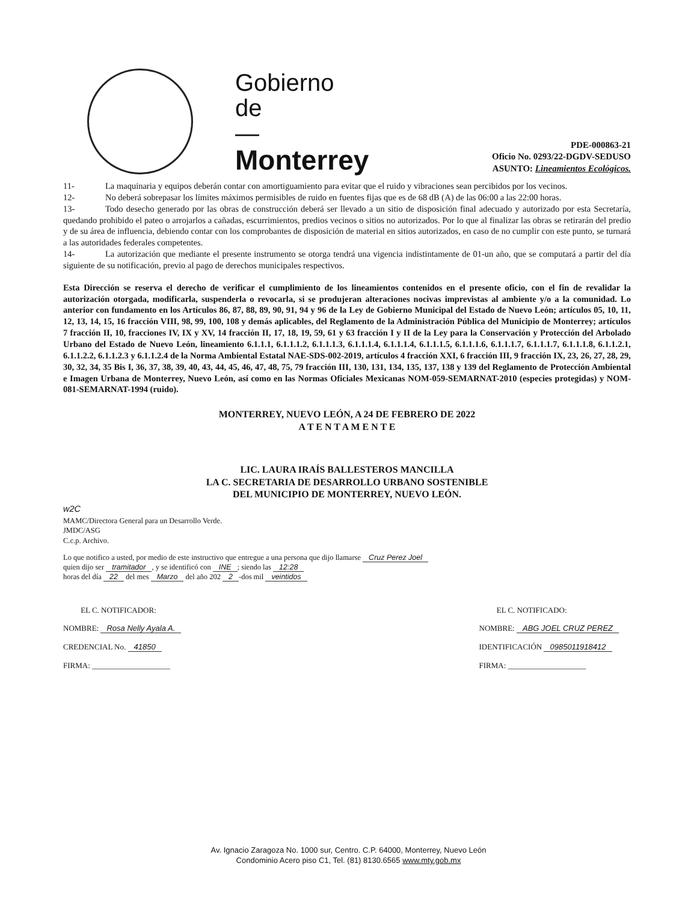Gobierno
de
—
Monterrey
PDE-000863-21
Oficio No. 0293/22-DGDV-SEDUSO
ASUNTO: Lineamientos Ecológicos.
11- La maquinaria y equipos deberán contar con amortiguamiento para evitar que el ruido y vibraciones sean percibidos por los vecinos.
12- No deberá sobrepasar los límites máximos permisibles de ruido en fuentes fijas que es de 68 dB (A) de las 06:00 a las 22:00 horas.
13- Todo desecho generado por las obras de construcción deberá ser llevado a un sitio de disposición final adecuado y autorizado por esta Secretaría, quedando prohibido el pateo o arrojarlos a cañadas, escurrimientos, predios vecinos o sitios no autorizados. Por lo que al finalizar las obras se retirarán del predio y de su área de influencia, debiendo contar con los comprobantes de disposición de material en sitios autorizados, en caso de no cumplir con este punto, se turnará a las autoridades federales competentes.
14- La autorización que mediante el presente instrumento se otorga tendrá una vigencia indistintamente de 01-un año, que se computará a partir del día siguiente de su notificación, previo al pago de derechos municipales respectivos.
Esta Dirección se reserva el derecho de verificar el cumplimiento de los lineamientos contenidos en el presente oficio, con el fin de revalidar la autorización otorgada, modificarla, suspenderla o revocarla, si se produjeran alteraciones nocivas imprevistas al ambiente y/o a la comunidad. Lo anterior con fundamento en los Artículos 86, 87, 88, 89, 90, 91, 94 y 96 de la Ley de Gobierno Municipal del Estado de Nuevo León; artículos 05, 10, 11, 12, 13, 14, 15, 16 fracción VIII, 98, 99, 100, 108 y demás aplicables, del Reglamento de la Administración Pública del Municipio de Monterrey; artículos 7 fracción II, 10, fracciones IV, IX y XV, 14 fracción II, 17, 18, 19, 59, 61 y 63 fracción I y II de la Ley para la Conservación y Protección del Arbolado Urbano del Estado de Nuevo León, lineamiento 6.1.1.1, 6.1.1.1.2, 6.1.1.1.3, 6.1.1.1.4, 6.1.1.1.4, 6.1.1.1.5, 6.1.1.1.6, 6.1.1.1.7, 6.1.1.1.7, 6.1.1.1.8, 6.1.1.2.1, 6.1.1.2.2, 6.1.1.2.3 y 6.1.1.2.4 de la Norma Ambiental Estatal NAE-SDS-002-2019, artículos 4 fracción XXI, 6 fracción III, 9 fracción IX, 23, 26, 27, 28, 29, 30, 32, 34, 35 Bis I, 36, 37, 38, 39, 40, 43, 44, 45, 46, 47, 48, 75, 79 fracción III, 130, 131, 134, 135, 137, 138 y 139 del Reglamento de Protección Ambiental e Imagen Urbana de Monterrey, Nuevo León, así como en las Normas Oficiales Mexicanas NOM-059-SEMARNAT-2010 (especies protegidas) y NOM-081-SEMARNAT-1994 (ruido).
MONTERREY, NUEVO LEÓN, A 24 DE FEBRERO DE 2022
A T E N T A M E N T E
LIC. LAURA IRAÍS BALLESTEROS MANCILLA
LA C. SECRETARIA DE DESARROLLO URBANO SOSTENIBLE
DEL MUNICIPIO DE MONTERREY, NUEVO LEÓN.
w2C
MAMC/Directora General para un Desarrollo Verde.
JMDC/ASG
C.c.p. Archivo.
Lo que notifico a usted, por medio de este instructivo que entregue a una persona que dijo llamarse Cruz Perez Joel
quien dijo ser tramitador, y se identificó con INE; siendo las 12:28
horas del día 22 del mes Marzo del año 202 2 -dos mil veintidos
EL C. NOTIFICADOR:
NOMBRE: Rosa Nelly Ayala A.
CREDENCIAL No. 41850
FIRMA: ____________________
EL C. NOTIFICADO:
NOMBRE: ABG JOEL CRUZ PEREZ
IDENTIFICACIÓN 0985011918412
FIRMA: ____________________
Av. Ignacio Zaragoza No. 1000 sur, Centro. C.P. 64000, Monterrey, Nuevo León
Condominio Acero piso C1, Tel. (81) 8130.6565 www.mty.gob.mx